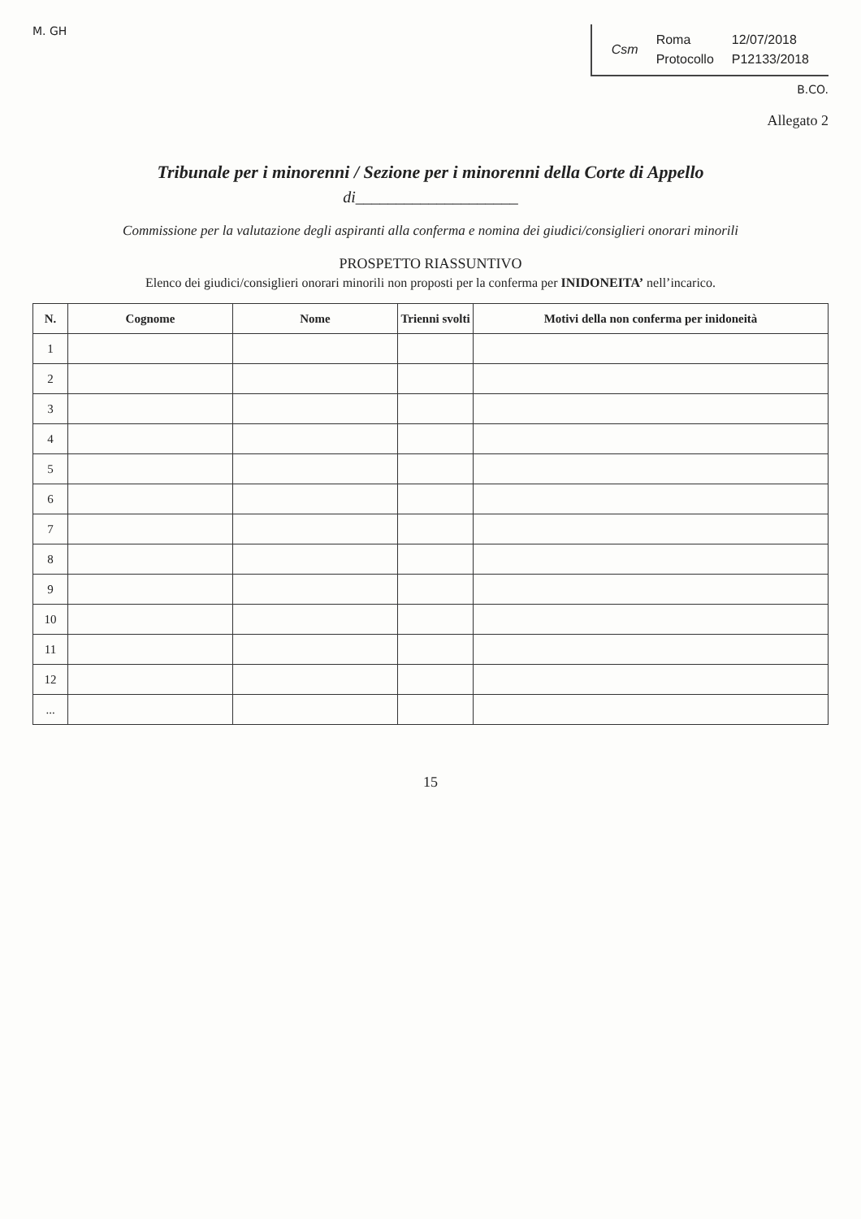M. GH
| Csm | Roma | 12/07/2018 |
| | Protocollo | P12133/2018 |
B.CO.
Allegato 2
Tribunale per i minorenni / Sezione per i minorenni della Corte di Appello
di____________________
Commissione per la valutazione degli aspiranti alla conferma e nomina dei giudici/consiglieri onorari minorili
PROSPETTO RIASSUNTIVO
Elenco dei giudici/consiglieri onorari minorili non proposti per la conferma per INIDONEITA’ nell’incarico.
| N. | Cognome | Nome | Trienni svolti | Motivi della non conferma per inidoneità |
| --- | --- | --- | --- | --- |
| 1 | | | | |
| 2 | | | | |
| 3 | | | | |
| 4 | | | | |
| 5 | | | | |
| 6 | | | | |
| 7 | | | | |
| 8 | | | | |
| 9 | | | | |
| 10 | | | | |
| 11 | | | | |
| 12 | | | | |
| ... | | | | |
15